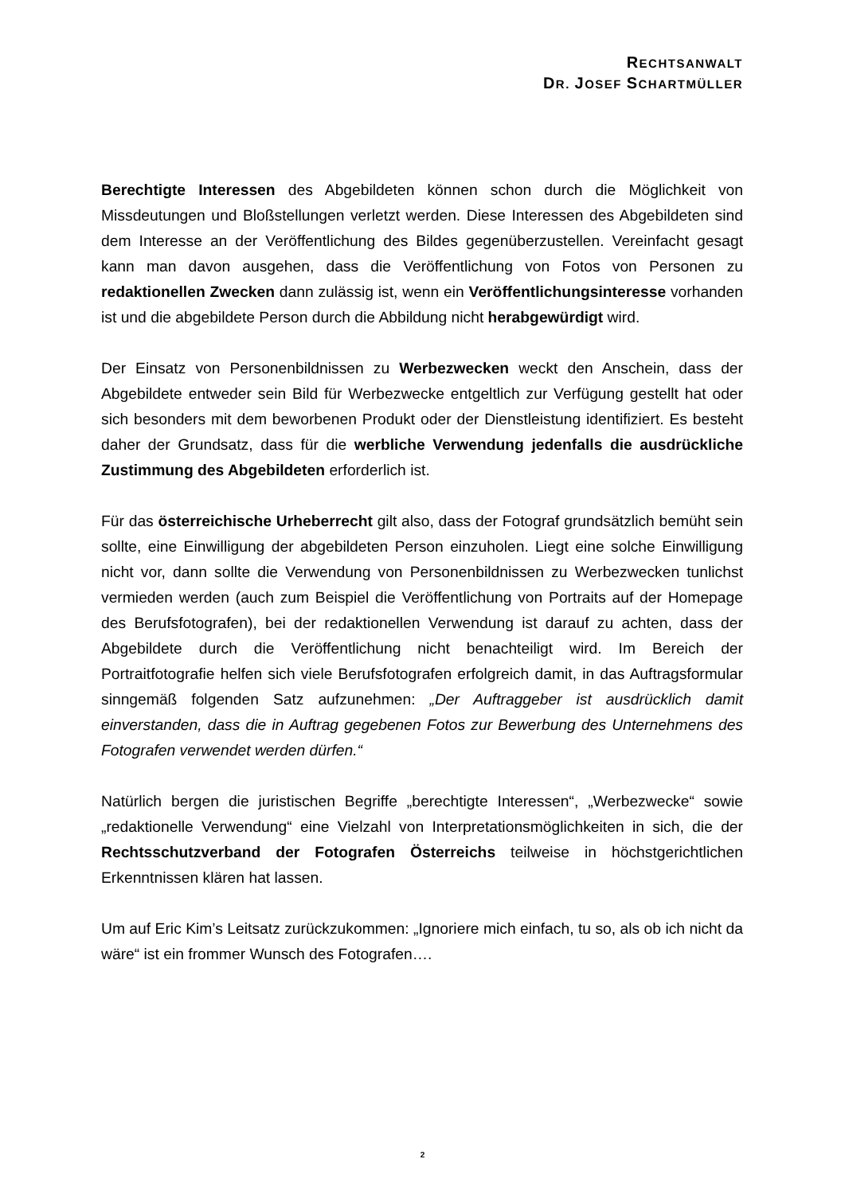RECHTSANWALT
DR. JOSEF SCHARTMÜLLER
Berechtigte Interessen des Abgebildeten können schon durch die Möglichkeit von Missdeutungen und Bloßstellungen verletzt werden. Diese Interessen des Abgebildeten sind dem Interesse an der Veröffentlichung des Bildes gegenüberzustellen. Vereinfacht gesagt kann man davon ausgehen, dass die Veröffentlichung von Fotos von Personen zu redaktionellen Zwecken dann zulässig ist, wenn ein Veröffentlichungsinteresse vorhanden ist und die abgebildete Person durch die Abbildung nicht herabgewürdigt wird.
Der Einsatz von Personenbildnissen zu Werbezwecken weckt den Anschein, dass der Abgebildete entweder sein Bild für Werbezwecke entgeltlich zur Verfügung gestellt hat oder sich besonders mit dem beworbenen Produkt oder der Dienstleistung identifiziert. Es besteht daher der Grundsatz, dass für die werbliche Verwendung jedenfalls die ausdrückliche Zustimmung des Abgebildeten erforderlich ist.
Für das österreichische Urheberrecht gilt also, dass der Fotograf grundsätzlich bemüht sein sollte, eine Einwilligung der abgebildeten Person einzuholen. Liegt eine solche Einwilligung nicht vor, dann sollte die Verwendung von Personenbildnissen zu Werbezwecken tunlichst vermieden werden (auch zum Beispiel die Veröffentlichung von Portraits auf der Homepage des Berufsfotografen), bei der redaktionellen Verwendung ist darauf zu achten, dass der Abgebildete durch die Veröffentlichung nicht benachteiligt wird. Im Bereich der Portraitfotografie helfen sich viele Berufsfotografen erfolgreich damit, in das Auftragsformular sinngemäß folgenden Satz aufzunehmen: „Der Auftraggeber ist ausdrücklich damit einverstanden, dass die in Auftrag gegebenen Fotos zur Bewerbung des Unternehmens des Fotografen verwendet werden dürfen.“
Natürlich bergen die juristischen Begriffe „berechtigte Interessen“, „Werbezwecke“ sowie „redaktionelle Verwendung“ eine Vielzahl von Interpretationsmöglichkeiten in sich, die der Rechtsschutzverband der Fotografen Österreichs teilweise in höchstgerichtlichen Erkenntnissen klären hat lassen.
Um auf Eric Kim’s Leitsatz zurückzukommen: „Ignoriere mich einfach, tu so, als ob ich nicht da wäre“ ist ein frommer Wunsch des Fotografen….
2